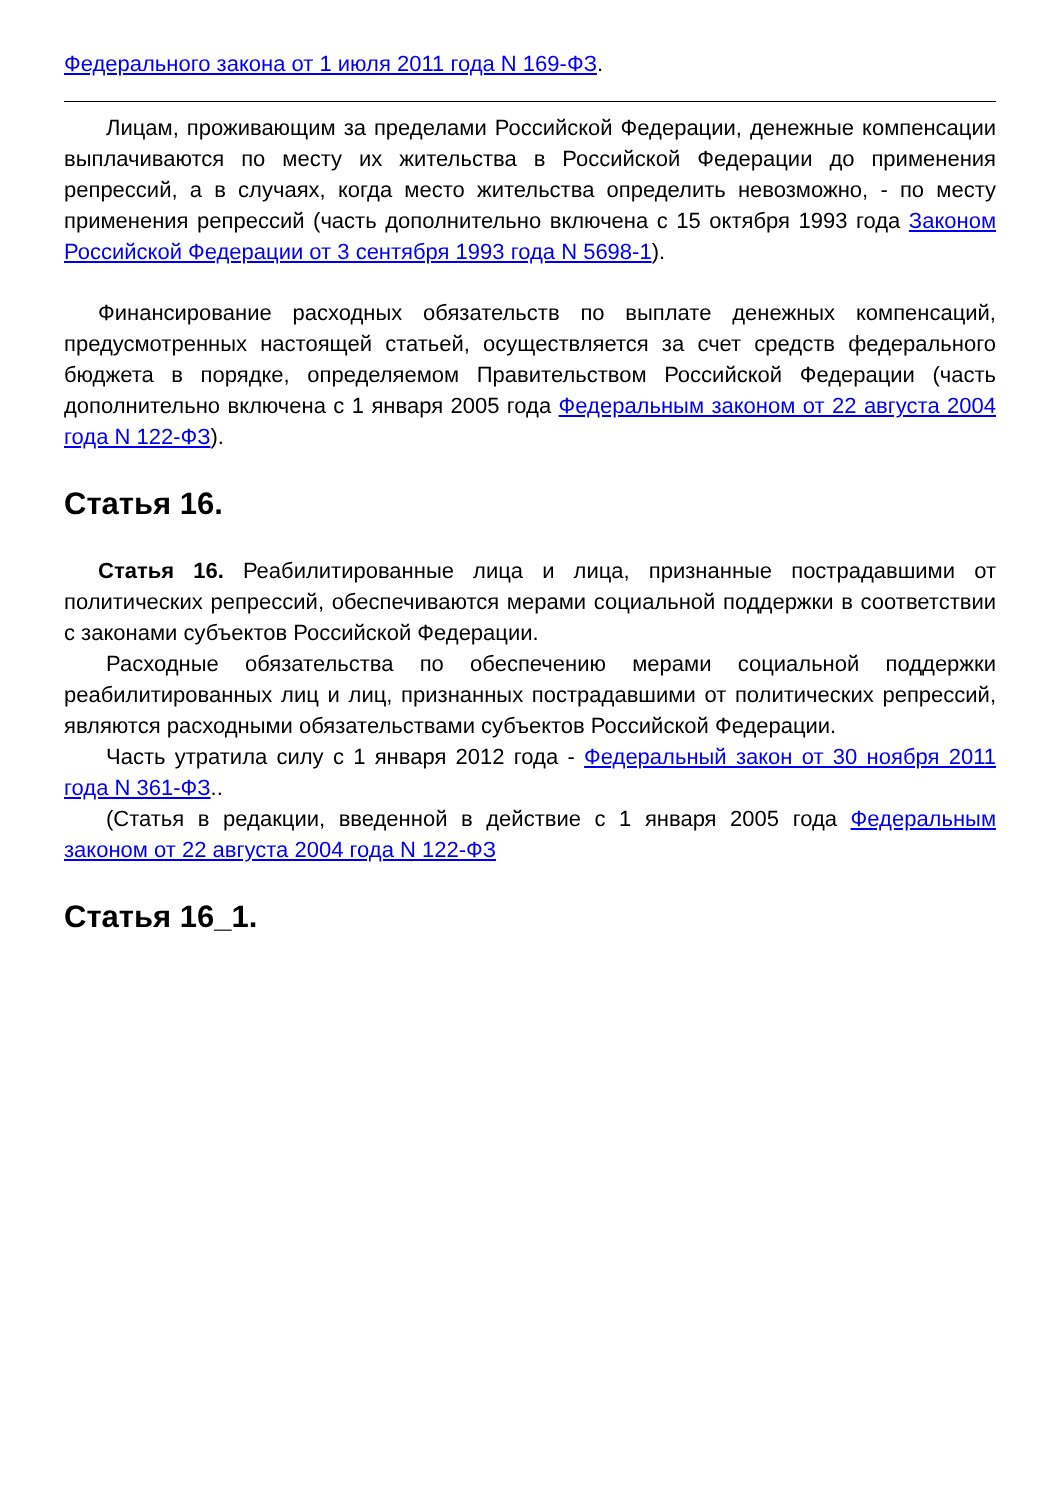Федерального закона от 1 июля 2011 года N 169-ФЗ.
Лицам, проживающим за пределами Российской Федерации, денежные компенсации выплачиваются по месту их жительства в Российской Федерации до применения репрессий, а в случаях, когда место жительства определить невозможно, - по месту применения репрессий (часть дополнительно включена с 15 октября 1993 года Законом Российской Федерации от 3 сентября 1993 года N 5698-1).
Финансирование расходных обязательств по выплате денежных компенсаций, предусмотренных настоящей статьей, осуществляется за счет средств федерального бюджета в порядке, определяемом Правительством Российской Федерации (часть дополнительно включена с 1 января 2005 года Федеральным законом от 22 августа 2004 года N 122-ФЗ).
Статья 16.
Статья 16. Реабилитированные лица и лица, признанные пострадавшими от политических репрессий, обеспечиваются мерами социальной поддержки в соответствии с законами субъектов Российской Федерации.
Расходные обязательства по обеспечению мерами социальной поддержки реабилитированных лиц и лиц, признанных пострадавшими от политических репрессий, являются расходными обязательствами субъектов Российской Федерации.
Часть утратила силу с 1 января 2012 года - Федеральный закон от 30 ноября 2011 года N 361-ФЗ..
(Статья в редакции, введенной в действие с 1 января 2005 года Федеральным законом от 22 августа 2004 года N 122-ФЗ
Статья 16_1.